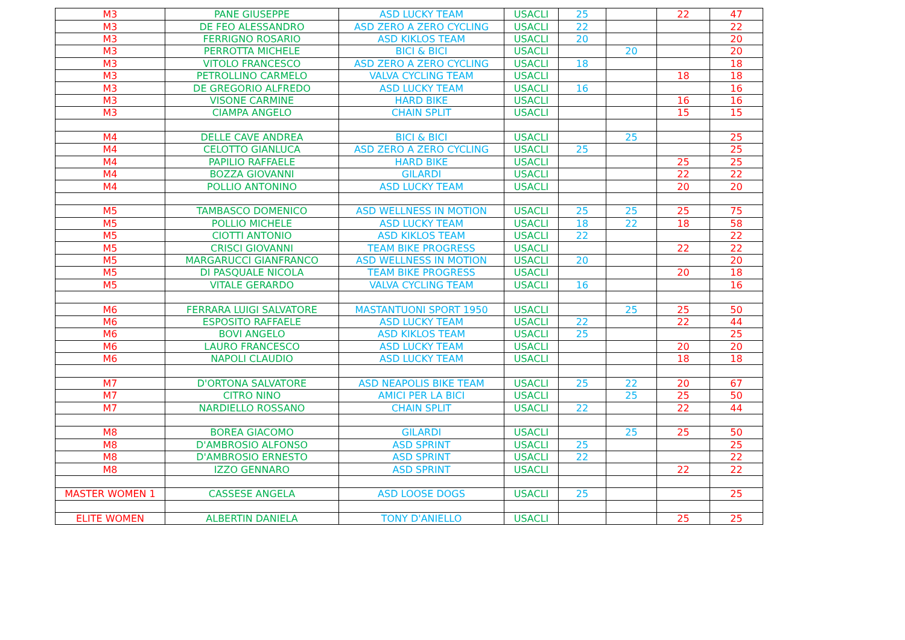| M3 | PANE GIUSEPPE | ASD LUCKY TEAM | USACLI | 25 | | 22 | 47 |
| M3 | DE FEO ALESSANDRO | ASD ZERO A ZERO CYCLING | USACLI | 22 | | | 22 |
| M3 | FERRIGNO ROSARIO | ASD KIKLOS TEAM | USACLI | 20 | | | 20 |
| M3 | PERROTTA MICHELE | BICI & BICI | USACLI | | 20 | | 20 |
| M3 | VITOLO FRANCESCO | ASD ZERO A ZERO CYCLING | USACLI | 18 | | | 18 |
| M3 | PETROLLINO CARMELO | VALVA CYCLING TEAM | USACLI | | | 18 | 18 |
| M3 | DE GREGORIO ALFREDO | ASD LUCKY TEAM | USACLI | 16 | | | 16 |
| M3 | VISONE CARMINE | HARD BIKE | USACLI | | | 16 | 16 |
| M3 | CIAMPA ANGELO | CHAIN SPLIT | USACLI | | | 15 | 15 |
| M4 | DELLE CAVE ANDREA | BICI & BICI | USACLI | | 25 | | 25 |
| M4 | CELOTTO GIANLUCA | ASD ZERO A ZERO CYCLING | USACLI | 25 | | | 25 |
| M4 | PAPILIO RAFFAELE | HARD BIKE | USACLI | | | 25 | 25 |
| M4 | BOZZA GIOVANNI | GILARDI | USACLI | | | 22 | 22 |
| M4 | POLLIO ANTONINO | ASD LUCKY TEAM | USACLI | | | 20 | 20 |
| M5 | TAMBASCO DOMENICO | ASD WELLNESS IN MOTION | USACLI | 25 | 25 | 25 | 75 |
| M5 | POLLIO MICHELE | ASD LUCKY TEAM | USACLI | 18 | 22 | 18 | 58 |
| M5 | CIOTTI ANTONIO | ASD KIKLOS TEAM | USACLI | 22 | | | 22 |
| M5 | CRISCI GIOVANNI | TEAM BIKE PROGRESS | USACLI | | | 22 | 22 |
| M5 | MARGARUCCI GIANFRANCO | ASD WELLNESS IN MOTION | USACLI | 20 | | | 20 |
| M5 | DI PASQUALE NICOLA | TEAM BIKE PROGRESS | USACLI | | | 20 | 18 |
| M5 | VITALE GERARDO | VALVA CYCLING TEAM | USACLI | 16 | | | 16 |
| M6 | FERRARA LUIGI SALVATORE | MASTANTUONI SPORT 1950 | USACLI | | 25 | 25 | 50 |
| M6 | ESPOSITO RAFFAELE | ASD LUCKY TEAM | USACLI | 22 | | 22 | 44 |
| M6 | BOVI ANGELO | ASD KIKLOS TEAM | USACLI | 25 | | | 25 |
| M6 | LAURO FRANCESCO | ASD LUCKY TEAM | USACLI | | | 20 | 20 |
| M6 | NAPOLI CLAUDIO | ASD LUCKY TEAM | USACLI | | | 18 | 18 |
| M7 | D'ORTONA SALVATORE | ASD NEAPOLIS BIKE TEAM | USACLI | 25 | 22 | 20 | 67 |
| M7 | CITRO NINO | AMICI PER LA BICI | USACLI | | 25 | 25 | 50 |
| M7 | NARDIELLO ROSSANO | CHAIN SPLIT | USACLI | 22 | | 22 | 44 |
| M8 | BOREA GIACOMO | GILARDI | USACLI | | 25 | 25 | 50 |
| M8 | D'AMBROSIO ALFONSO | ASD SPRINT | USACLI | 25 | | | 25 |
| M8 | D'AMBROSIO ERNESTO | ASD SPRINT | USACLI | 22 | | | 22 |
| M8 | IZZO GENNARO | ASD SPRINT | USACLI | | | 22 | 22 |
| MASTER WOMEN 1 | CASSESE ANGELA | ASD LOOSE DOGS | USACLI | 25 | | | 25 |
| ELITE WOMEN | ALBERTIN DANIELA | TONY D'ANIELLO | USACLI | | | 25 | 25 |